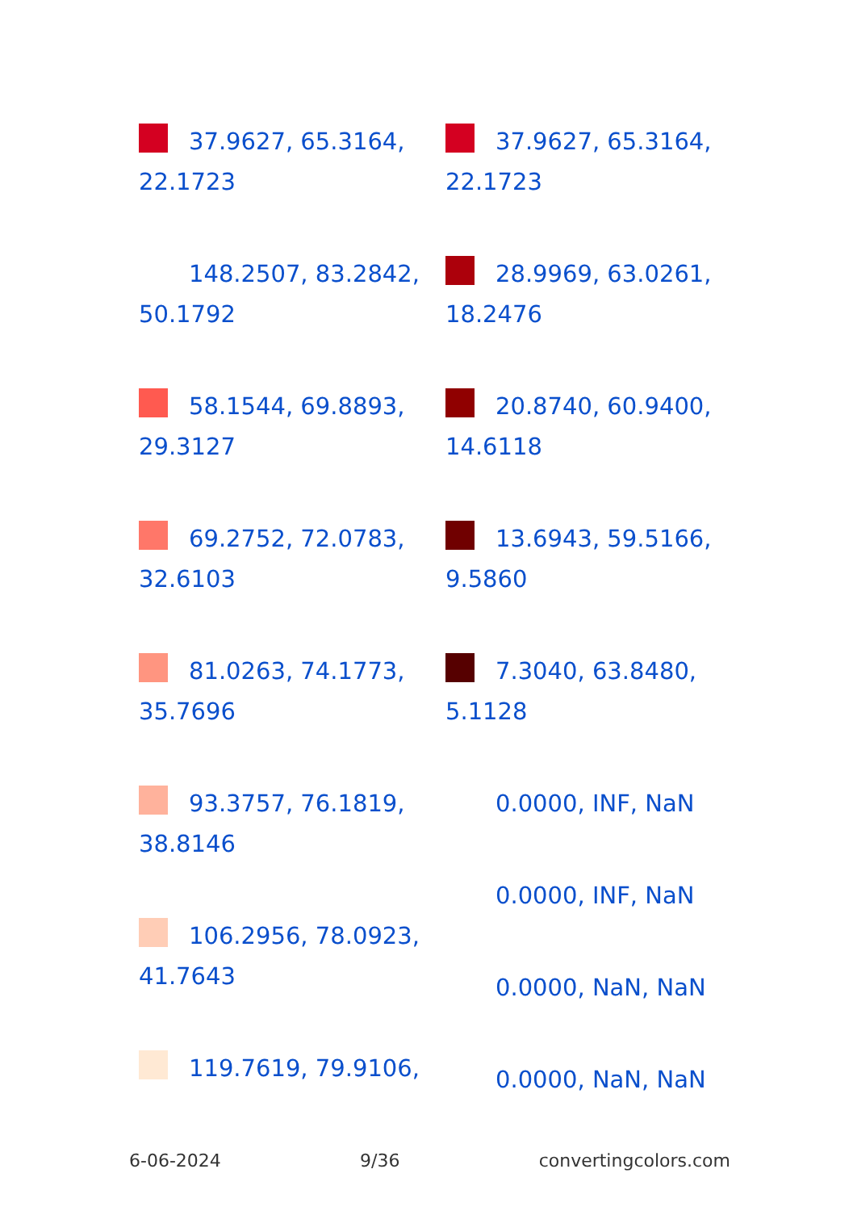37.9627, 65.3164, 22.1723
148.2507, 83.2842, 50.1792
58.1544, 69.8893, 29.3127
69.2752, 72.0783, 32.6103
81.0263, 74.1773, 35.7696
93.3757, 76.1819, 38.8146
106.2956, 78.0923, 41.7643
119.7619, 79.9106,
37.9627, 65.3164, 22.1723
28.9969, 63.0261, 18.2476
20.8740, 60.9400, 14.6118
13.6943, 59.5166, 9.5860
7.3040, 63.8480, 5.1128
0.0000, INF, NaN
0.0000, INF, NaN
0.0000, NaN, NaN
0.0000, NaN, NaN
6-06-2024 9/36 convertingcolors.com